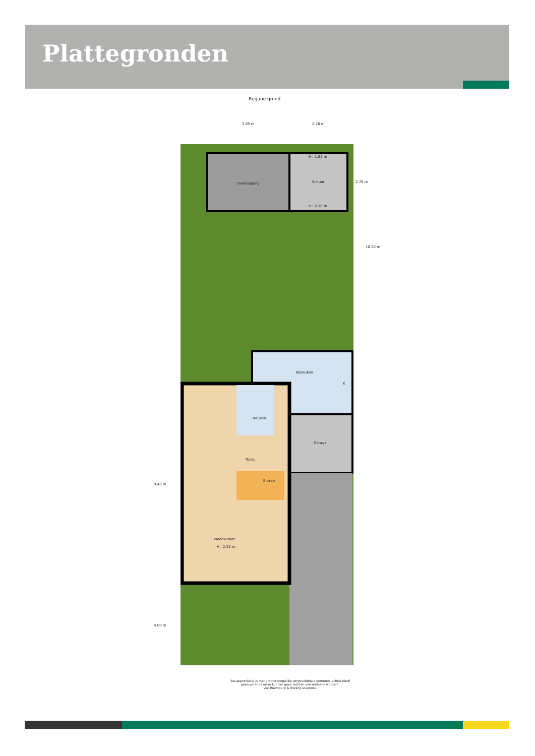Plattegronden
Begane grond
3.95 m 2.76 m
H : 1.85 m
Overkapping Schuur 2.76 m
H : 2.10 m
10.20 m
Bijkeuken
K
Keuken
Garage
Toilet
9.40 m
Entree
Woonkamer
H : 2.52 m
4.00 m
"De oppervlakte is met grootst mogelijke zorgvuldigheid gemeten, echter biedt geen garantie en er kunnen geen rechten aan ontleend worden"
Van Roemburg & Woning Diagnose